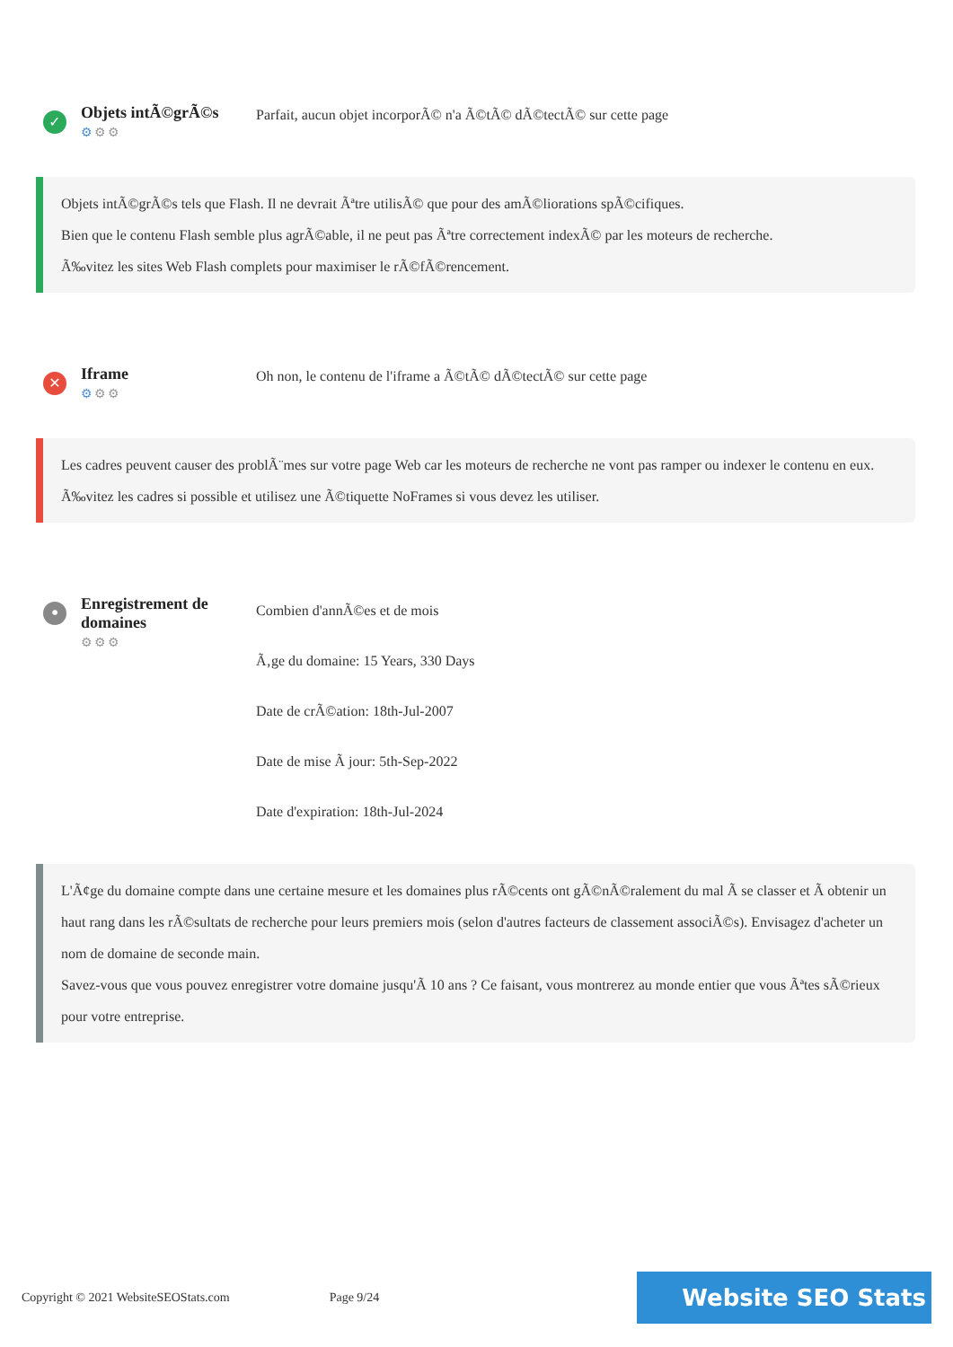✓
Objets intÃ©grÃ©s
⚙⚙⚙
Parfait, aucun objet incorporÃ© n'a Ã©tÃ© dÃ©tectÃ© sur cette page
Objets intÃ©grÃ©s tels que Flash. Il ne devrait Ãªtre utilisÃ© que pour des amÃ©liorations spÃ©cifiques.
Bien que le contenu Flash semble plus agrÃ©able, il ne peut pas Ãªtre correctement indexÃ© par les moteurs de recherche.
Ã‰vitez les sites Web Flash complets pour maximiser le rÃ©fÃ©rencement.
✕
Iframe
⚙⚙⚙
Oh non, le contenu de l'iframe a Ã©tÃ© dÃ©tectÃ© sur cette page
Les cadres peuvent causer des problÃ¨mes sur votre page Web car les moteurs de recherche ne vont pas ramper ou indexer le contenu en eux.
Ã‰vitez les cadres si possible et utilisez une Ã©tiquette NoFrames si vous devez les utiliser.
•
Enregistrement de domaines
⚙⚙⚙
Combien d'annÃ©es et de mois
Ã‚ge du domaine: 15 Years, 330 Days
Date de crÃ©ation: 18th-Jul-2007
Date de mise Ã jour: 5th-Sep-2022
Date d'expiration: 18th-Jul-2024
L'Ã¢ge du domaine compte dans une certaine mesure et les domaines plus rÃ©cents ont gÃ©nÃ©ralement du mal Ã se classer et Ã obtenir un haut rang dans les rÃ©sultats de recherche pour leurs premiers mois (selon d'autres facteurs de classement associÃ©s). Envisagez d'acheter un nom de domaine de seconde main.
Savez-vous que vous pouvez enregistrer votre domaine jusqu'Ã 10 ans ? Ce faisant, vous montrerez au monde entier que vous Ãªtes sÃ©rieux pour votre entreprise.
Copyright © 2021 WebsiteSEOStats.com
Page 9/24
Website SEO Stats